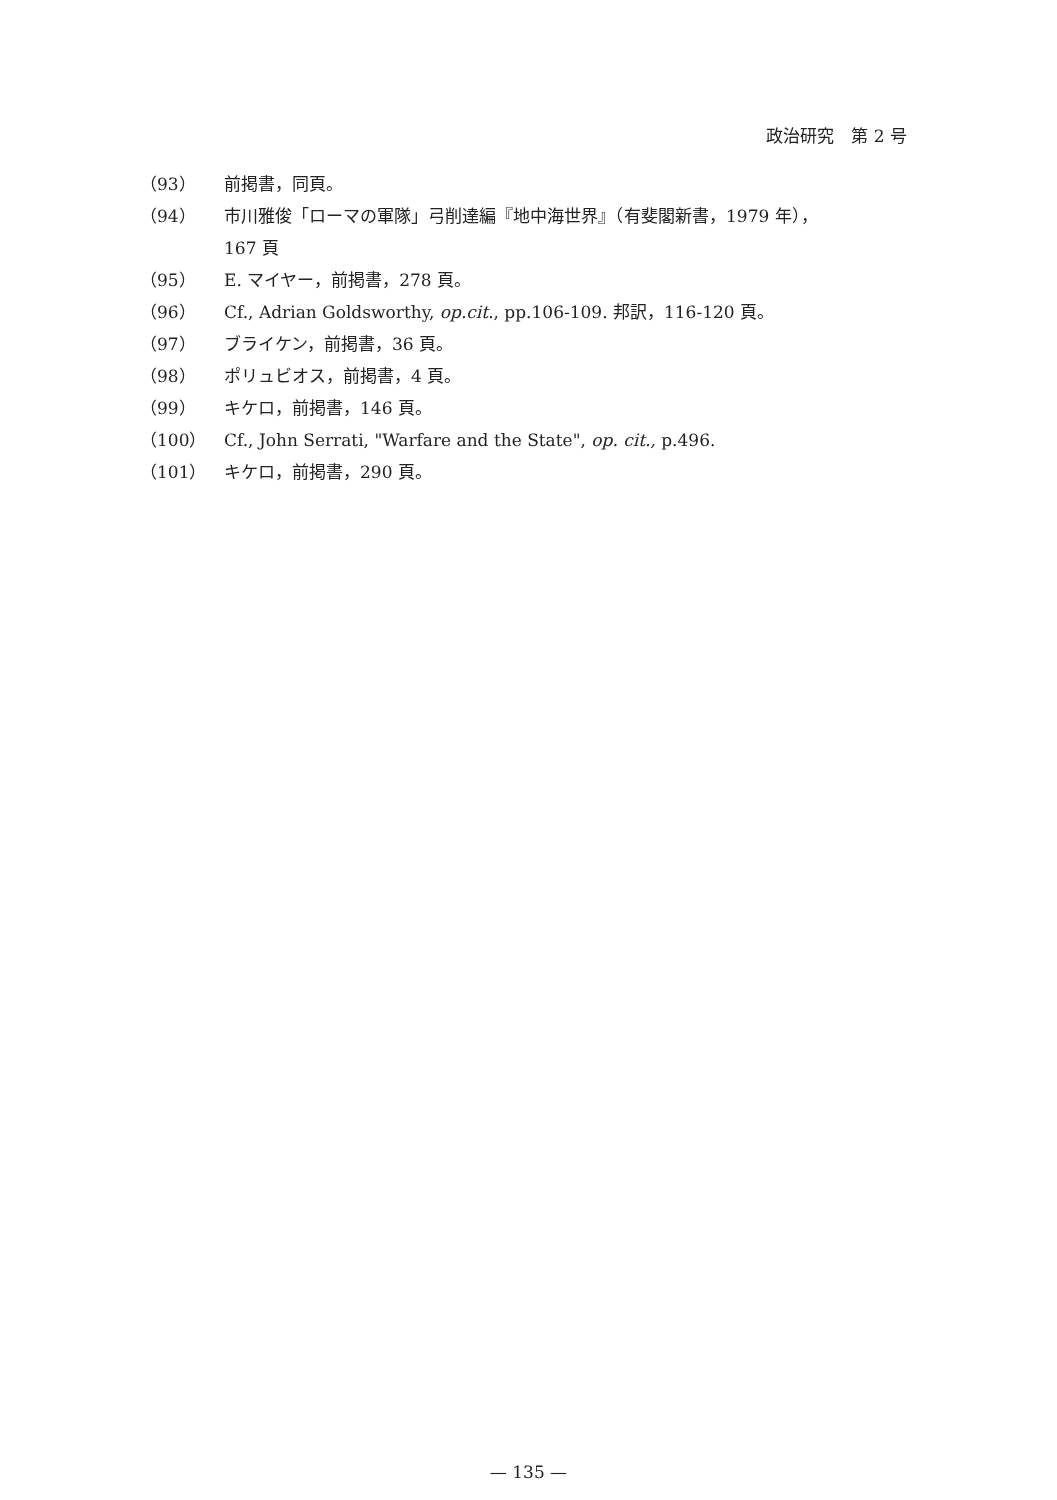政治研究　第 2 号
（93） 前掲書，同頁。
（94） 市川雅俊「ローマの軍隊」弓削達編『地中海世界』（有斐閣新書，1979 年），
167 頁
（95） E. マイヤー，前掲書，278 頁。
（96） Cf., Adrian Goldsworthy, op.cit., pp.106-109. 邦訳，116-120 頁。
（97） ブライケン，前掲書，36 頁。
（98） ポリュビオス，前掲書，4 頁。
（99） キケロ，前掲書，146 頁。
（100） Cf., John Serrati, "Warfare and the State", op. cit., p.496.
（101） キケロ，前掲書，290 頁。
— 135 —